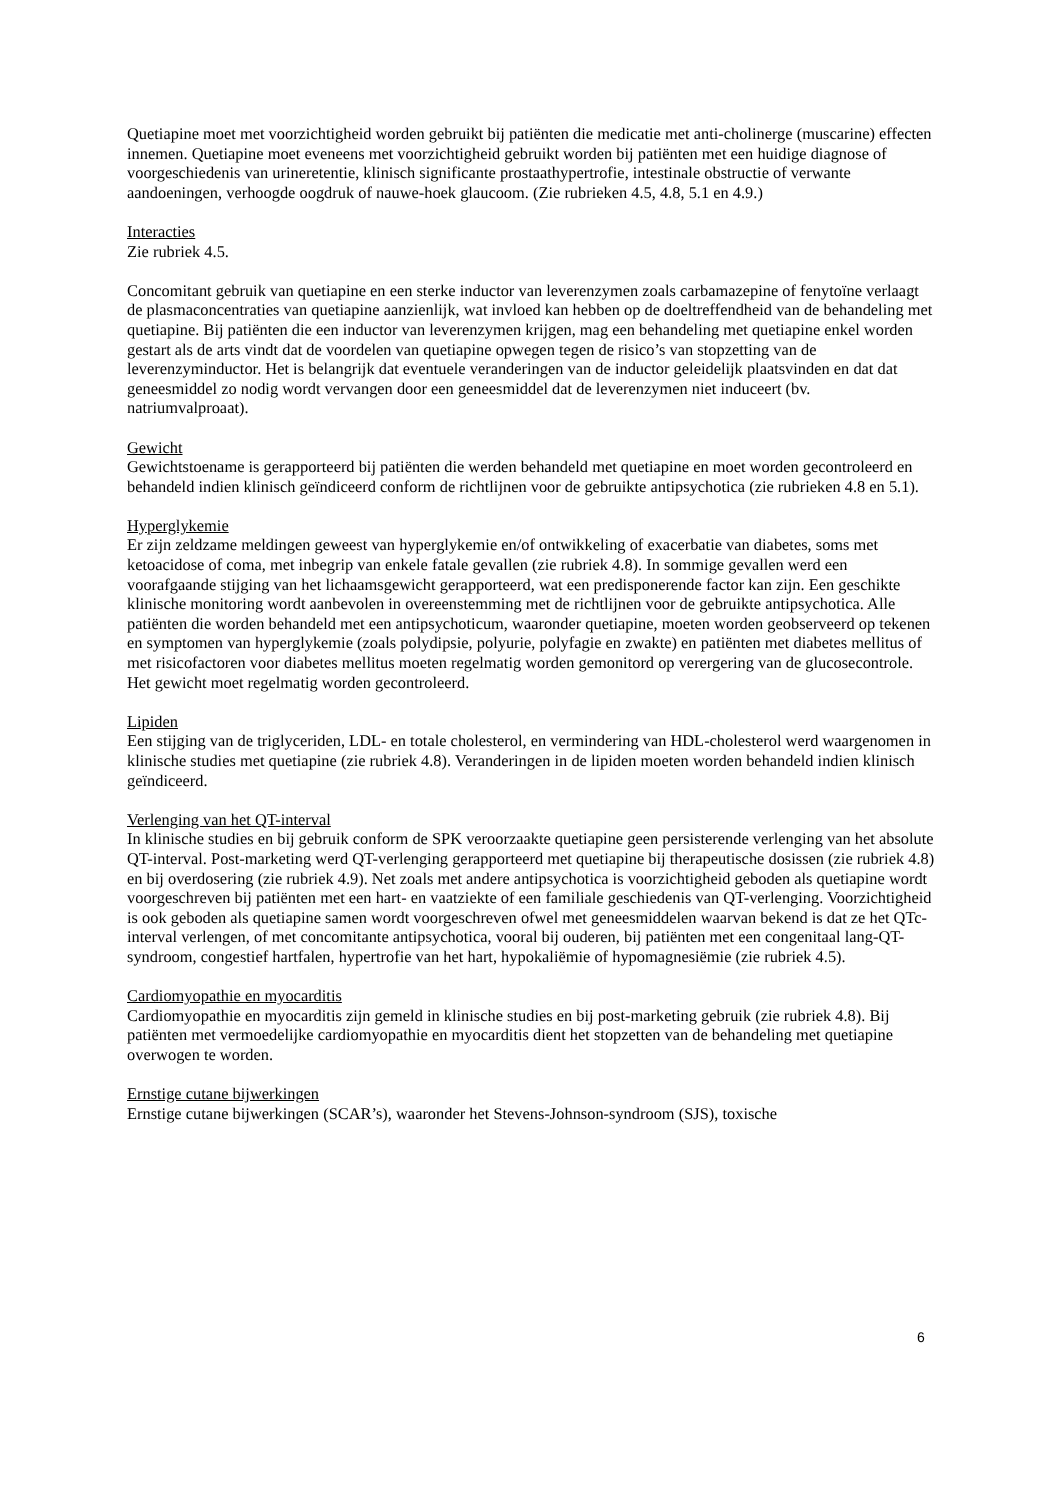Quetiapine moet met voorzichtigheid worden gebruikt bij patiënten die medicatie met anti-cholinerge (muscarine) effecten innemen. Quetiapine moet eveneens met voorzichtigheid gebruikt worden bij patiënten met een huidige diagnose of voorgeschiedenis van urineretentie, klinisch significante prostaathypertrofie, intestinale obstructie of verwante aandoeningen, verhoogde oogdruk of nauwe-hoek glaucoom. (Zie rubrieken 4.5, 4.8, 5.1 en 4.9.)
Interacties
Zie rubriek 4.5.
Concomitant gebruik van quetiapine en een sterke inductor van leverenzymen zoals carbamazepine of fenytoïne verlaagt de plasmaconcentraties van quetiapine aanzienlijk, wat invloed kan hebben op de doeltreffendheid van de behandeling met quetiapine. Bij patiënten die een inductor van leverenzymen krijgen, mag een behandeling met quetiapine enkel worden gestart als de arts vindt dat de voordelen van quetiapine opwegen tegen de risico’s van stopzetting van de leverenzyminductor. Het is belangrijk dat eventuele veranderingen van de inductor geleidelijk plaatsvinden en dat dat geneesmiddel zo nodig wordt vervangen door een geneesmiddel dat de leverenzymen niet induceert (bv. natriumvalproaat).
Gewicht
Gewichtstoename is gerapporteerd bij patiënten die werden behandeld met quetiapine en moet worden gecontroleerd en behandeld indien klinisch geïndiceerd conform de richtlijnen voor de gebruikte antipsychotica (zie rubrieken 4.8 en 5.1).
Hyperglykemie
Er zijn zeldzame meldingen geweest van hyperglykemie en/of ontwikkeling of exacerbatie van diabetes, soms met ketoacidose of coma, met inbegrip van enkele fatale gevallen (zie rubriek 4.8). In sommige gevallen werd een voorafgaande stijging van het lichaamsgewicht gerapporteerd, wat een predisponerende factor kan zijn. Een geschikte klinische monitoring wordt aanbevolen in overeenstemming met de richtlijnen voor de gebruikte antipsychotica. Alle patiënten die worden behandeld met een antipsychoticum, waaronder quetiapine, moeten worden geobserveerd op tekenen en symptomen van hyperglykemie (zoals polydipsie, polyurie, polyfagie en zwakte) en patiënten met diabetes mellitus of met risicofactoren voor diabetes mellitus moeten regelmatig worden gemonitord op verergering van de glucosecontrole. Het gewicht moet regelmatig worden gecontroleerd.
Lipiden
Een stijging van de triglyceriden, LDL- en totale cholesterol, en vermindering van HDL-cholesterol werd waargenomen in klinische studies met quetiapine (zie rubriek 4.8). Veranderingen in de lipiden moeten worden behandeld indien klinisch geïndiceerd.
Verlenging van het QT-interval
In klinische studies en bij gebruik conform de SPK veroorzaakte quetiapine geen persisterende verlenging van het absolute QT-interval. Post-marketing werd QT-verlenging gerapporteerd met quetiapine bij therapeutische dosissen (zie rubriek 4.8) en bij overdosering (zie rubriek 4.9). Net zoals met andere antipsychotica is voorzichtigheid geboden als quetiapine wordt voorgeschreven bij patiënten met een hart- en vaatziekte of een familiale geschiedenis van QT-verlenging. Voorzichtigheid is ook geboden als quetiapine samen wordt voorgeschreven ofwel met geneesmiddelen waarvan bekend is dat ze het QTc-interval verlengen, of met concomitante antipsychotica, vooral bij ouderen, bij patiënten met een congenitaal lang-QT-syndroom, congestief hartfalen, hypertrofie van het hart, hypokaliëmie of hypomagnesiëmie (zie rubriek 4.5).
Cardiomyopathie en myocarditis
Cardiomyopathie en myocarditis zijn gemeld in klinische studies en bij post-marketing gebruik (zie rubriek 4.8). Bij patiënten met vermoedelijke cardiomyopathie en myocarditis dient het stopzetten van de behandeling met quetiapine overwogen te worden.
Ernstige cutane bijwerkingen
Ernstige cutane bijwerkingen (SCAR’s), waaronder het Stevens-Johnson-syndroom (SJS), toxische
6